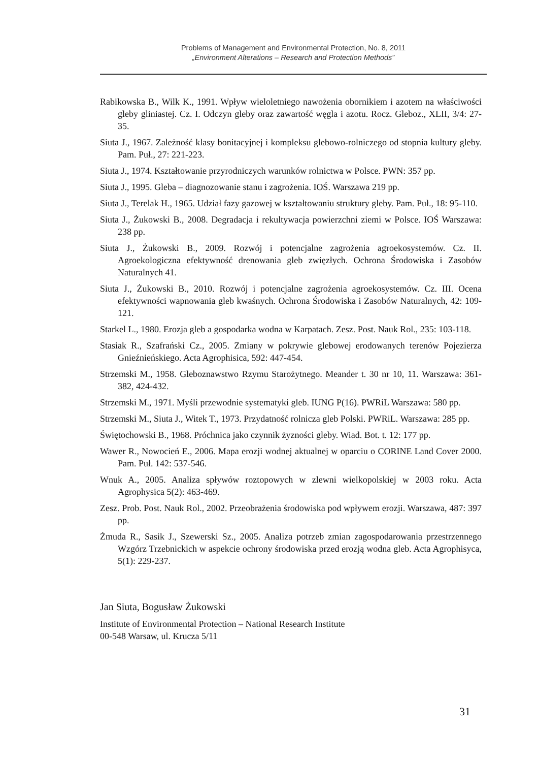Problems of Management and Environmental Protection, No. 8, 2011
„Environment Alterations – Research and Protection Methods”
Rabikowska B., Wilk K., 1991. Wpływ wieloletniego nawożenia obornikiem i azotem na właściwości gleby gliniastej. Cz. I. Odczyn gleby oraz zawartość węgla i azotu. Rocz. Gleboz., XLII, 3/4: 27-35.
Siuta J., 1967. Zależność klasy bonitacyjnej i kompleksu glebowo-rolniczego od stopnia kultury gleby. Pam. Puł., 27: 221-223.
Siuta J., 1974. Kształtowanie przyrodniczych warunków rolnictwa w Polsce. PWN: 357 pp.
Siuta J., 1995. Gleba – diagnozowanie stanu i zagrożenia. IOŚ. Warszawa 219 pp.
Siuta J., Terelak H., 1965. Udział fazy gazowej w kształtowaniu struktury gleby. Pam. Puł., 18: 95-110.
Siuta J., Żukowski B., 2008. Degradacja i rekultywacja powierzchni ziemi w Polsce. IOŚ Warszawa: 238 pp.
Siuta J., Żukowski B., 2009. Rozwój i potencjalne zagrożenia agroekosystemów. Cz. II. Agroekologiczna efektywność drenowania gleb zwięzłych. Ochrona Środowiska i Zasobów Naturalnych 41.
Siuta J., Żukowski B., 2010. Rozwój i potencjalne zagrożenia agroekosystemów. Cz. III. Ocena efektywności wapnowania gleb kwaśnych. Ochrona Środowiska i Zasobów Naturalnych, 42: 109-121.
Starkel L., 1980. Erozja gleb a gospodarka wodna w Karpatach. Zesz. Post. Nauk Rol., 235: 103-118.
Stasiak R., Szafrański Cz., 2005. Zmiany w pokrywie glebowej erodowanych terenów Pojezierza Gnieźnieńskiego. Acta Agrophisica, 592: 447-454.
Strzemski M., 1958. Gleboznawstwo Rzymu Starożytnego. Meander t. 30 nr 10, 11. Warszawa: 361-382, 424-432.
Strzemski M., 1971. Myśli przewodnie systematyki gleb. IUNG P(16). PWRiL Warszawa: 580 pp.
Strzemski M., Siuta J., Witek T., 1973. Przydatność rolnicza gleb Polski. PWRiL. Warszawa: 285 pp.
Świętochowski B., 1968. Próchnica jako czynnik żyzności gleby. Wiad. Bot. t. 12: 177 pp.
Wawer R., Nowocień E., 2006. Mapa erozji wodnej aktualnej w oparciu o CORINE Land Cover 2000. Pam. Puł. 142: 537-546.
Wnuk A., 2005. Analiza spływów roztopowych w zlewni wielkopolskiej w 2003 roku. Acta Agrophysica 5(2): 463-469.
Zesz. Prob. Post. Nauk Rol., 2002. Przeobrażenia środowiska pod wpływem erozji. Warszawa, 487: 397 pp.
Żmuda R., Sasik J., Szewerski Sz., 2005. Analiza potrzeb zmian zagospodarowania przestrzennego Wzgórz Trzebnickich w aspekcie ochrony środowiska przed erozją wodna gleb. Acta Agrophisyca, 5(1): 229-237.
Jan Siuta, Bogusław Żukowski
Institute of Environmental Protection – National Research Institute
00-548 Warsaw, ul. Krucza 5/11
31